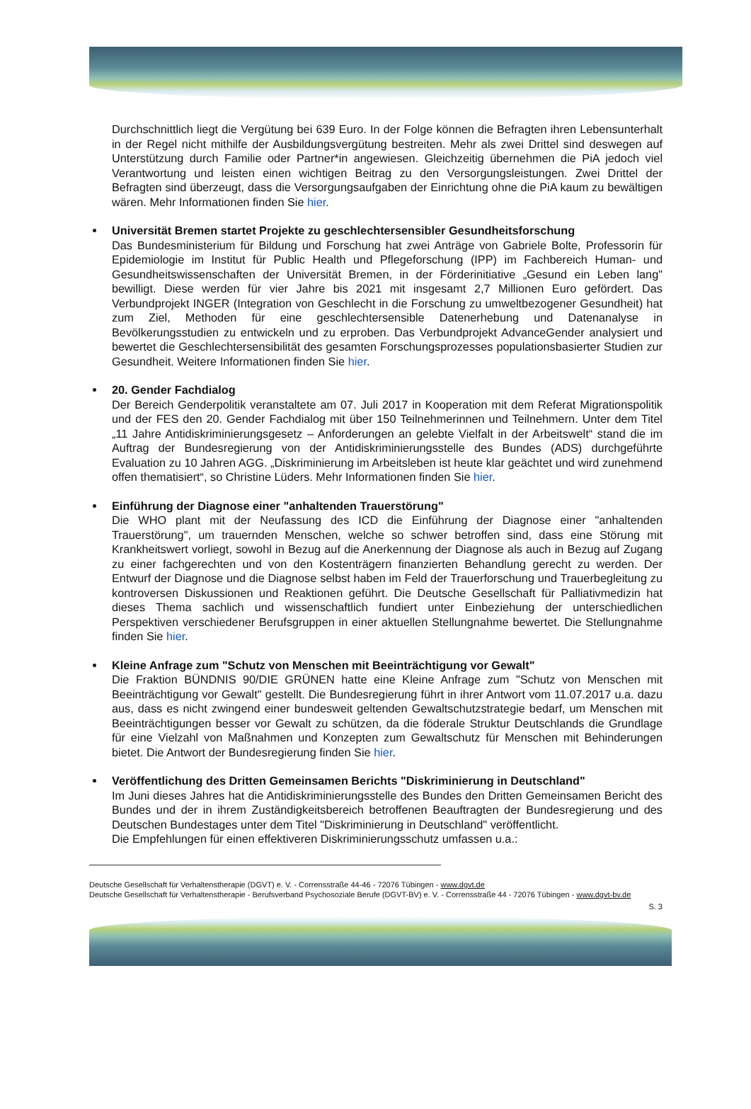Durchschnittlich liegt die Vergütung bei 639 Euro. In der Folge können die Befragten ihren Lebensunterhalt in der Regel nicht mithilfe der Ausbildungsvergütung bestreiten. Mehr als zwei Drittel sind deswegen auf Unterstützung durch Familie oder Partner*in angewiesen. Gleichzeitig übernehmen die PiA jedoch viel Verantwortung und leisten einen wichtigen Beitrag zu den Versorgungsleistungen. Zwei Drittel der Befragten sind überzeugt, dass die Versorgungsaufgaben der Einrichtung ohne die PiA kaum zu bewältigen wären. Mehr Informationen finden Sie hier.
Universität Bremen startet Projekte zu geschlechtersensibler Gesundheitsforschung
Das Bundesministerium für Bildung und Forschung hat zwei Anträge von Gabriele Bolte, Professorin für Epidemiologie im Institut für Public Health und Pflegeforschung (IPP) im Fachbereich Human- und Gesundheitswissenschaften der Universität Bremen, in der Förderinitiative „Gesund ein Leben lang" bewilligt. Diese werden für vier Jahre bis 2021 mit insgesamt 2,7 Millionen Euro gefördert. Das Verbundprojekt INGER (Integration von Geschlecht in die Forschung zu umweltbezogener Gesundheit) hat zum Ziel, Methoden für eine geschlechtersensible Datenerhebung und Datenanalyse in Bevölkerungsstudien zu entwickeln und zu erproben. Das Verbundprojekt AdvanceGender analysiert und bewertet die Geschlechtersensibilität des gesamten Forschungsprozesses populationsbasierter Studien zur Gesundheit. Weitere Informationen finden Sie hier.
20. Gender Fachdialog
Der Bereich Genderpolitik veranstaltete am 07. Juli 2017 in Kooperation mit dem Referat Migrationspolitik und der FES den 20. Gender Fachdialog mit über 150 Teilnehmerinnen und Teilnehmern. Unter dem Titel „11 Jahre Antidiskriminierungsgesetz – Anforderungen an gelebte Vielfalt in der Arbeitswelt“ stand die im Auftrag der Bundesregierung von der Antidiskriminierungsstelle des Bundes (ADS) durchgeführte Evaluation zu 10 Jahren AGG. „Diskriminierung im Arbeitsleben ist heute klar geächtet und wird zunehmend offen thematisiert“, so Christine Lüders. Mehr Informationen finden Sie hier.
Einführung der Diagnose einer "anhaltenden Trauerstörung"
Die WHO plant mit der Neufassung des ICD die Einführung der Diagnose einer "anhaltenden Trauerstörung", um trauernden Menschen, welche so schwer betroffen sind, dass eine Störung mit Krankheitswert vorliegt, sowohl in Bezug auf die Anerkennung der Diagnose als auch in Bezug auf Zugang zu einer fachgerechten und von den Kostenträgern finanzierten Behandlung gerecht zu werden. Der Entwurf der Diagnose und die Diagnose selbst haben im Feld der Trauerforschung und Trauerbegleitung zu kontroversen Diskussionen und Reaktionen geführt. Die Deutsche Gesellschaft für Palliativmedizin hat dieses Thema sachlich und wissenschaftlich fundiert unter Einbeziehung der unterschiedlichen Perspektiven verschiedener Berufsgruppen in einer aktuellen Stellungnahme bewertet. Die Stellungnahme finden Sie hier.
Kleine Anfrage zum "Schutz von Menschen mit Beeinträchtigung vor Gewalt"
Die Fraktion BÜNDNIS 90/DIE GRÜNEN hatte eine Kleine Anfrage zum "Schutz von Menschen mit Beeinträchtigung vor Gewalt" gestellt. Die Bundesregierung führt in ihrer Antwort vom 11.07.2017 u.a. dazu aus, dass es nicht zwingend einer bundesweit geltenden Gewaltschutzstrategie bedarf, um Menschen mit Beeinträchtigungen besser vor Gewalt zu schützen, da die föderale Struktur Deutschlands die Grundlage für eine Vielzahl von Maßnahmen und Konzepten zum Gewaltschutz für Menschen mit Behinderungen bietet. Die Antwort der Bundesregierung finden Sie hier.
Veröffentlichung des Dritten Gemeinsamen Berichts "Diskriminierung in Deutschland"
Im Juni dieses Jahres hat die Antidiskriminierungsstelle des Bundes den Dritten Gemeinsamen Bericht des Bundes und der in ihrem Zuständigkeitsbereich betroffenen Beauftragten der Bundesregierung und des Deutschen Bundestages unter dem Titel "Diskriminierung in Deutschland" veröffentlicht.
Die Empfehlungen für einen effektiveren Diskriminierungsschutz umfassen u.a.:
Deutsche Gesellschaft für Verhaltenstherapie (DGVT) e. V. - Corrensstraße 44-46 - 72076 Tübingen - www.dgvt.de
Deutsche Gesellschaft für Verhaltenstherapie - Berufsverband Psychosoziale Berufe (DGVT-BV) e. V. - Corrensstraße 44 - 72076 Tübingen - www.dgvt-bv.de
S. 3